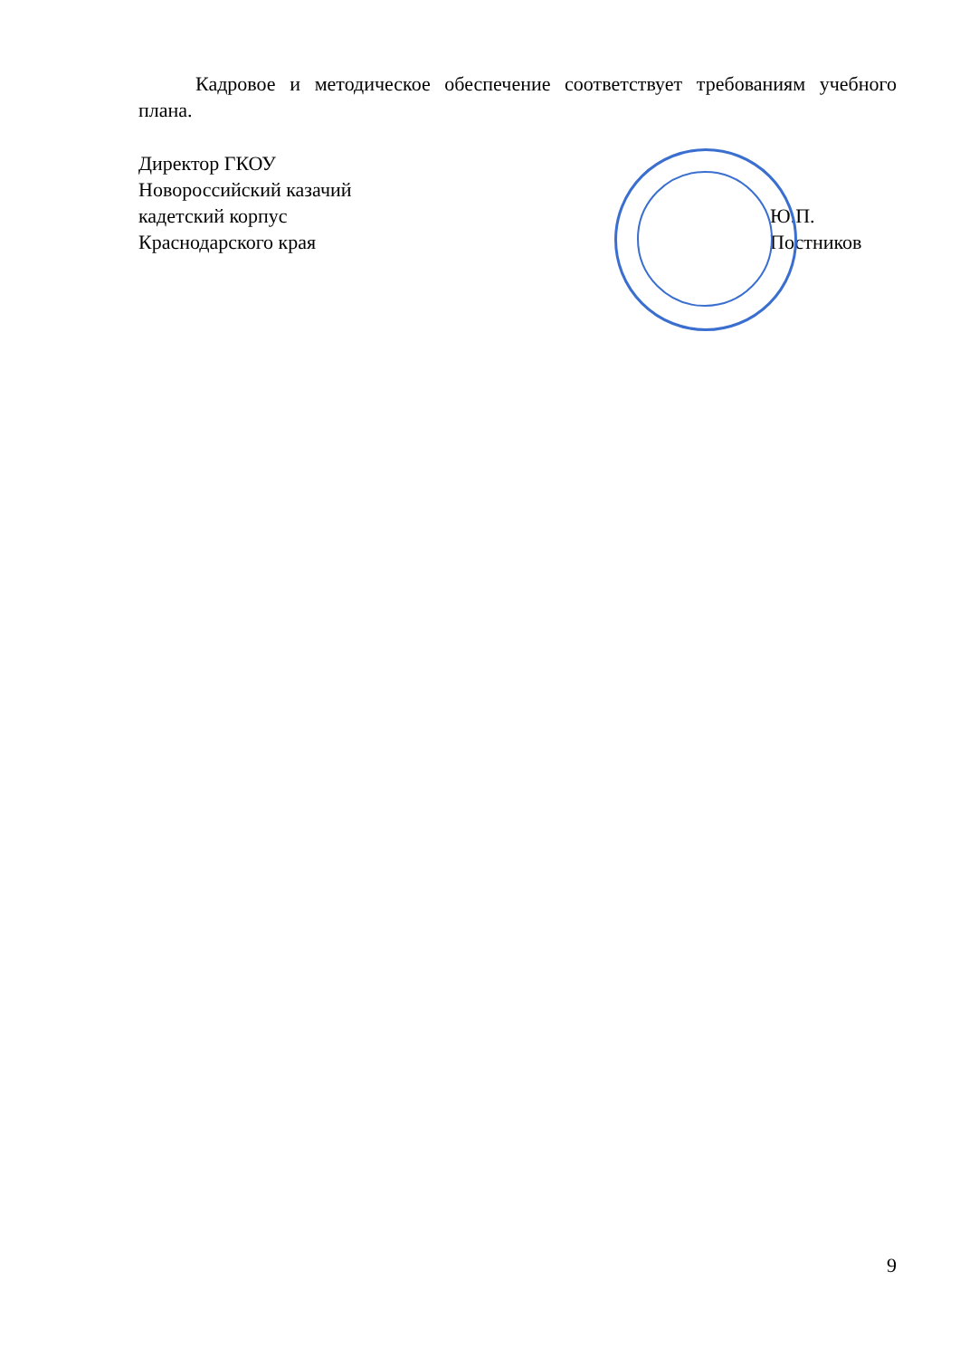Кадровое и методическое обеспечение соответствует требованиям учебного плана.
Директор ГКОУ
Новороссийский казачий
кадетский корпус
Краснодарского края
Ю.П. Постников
9